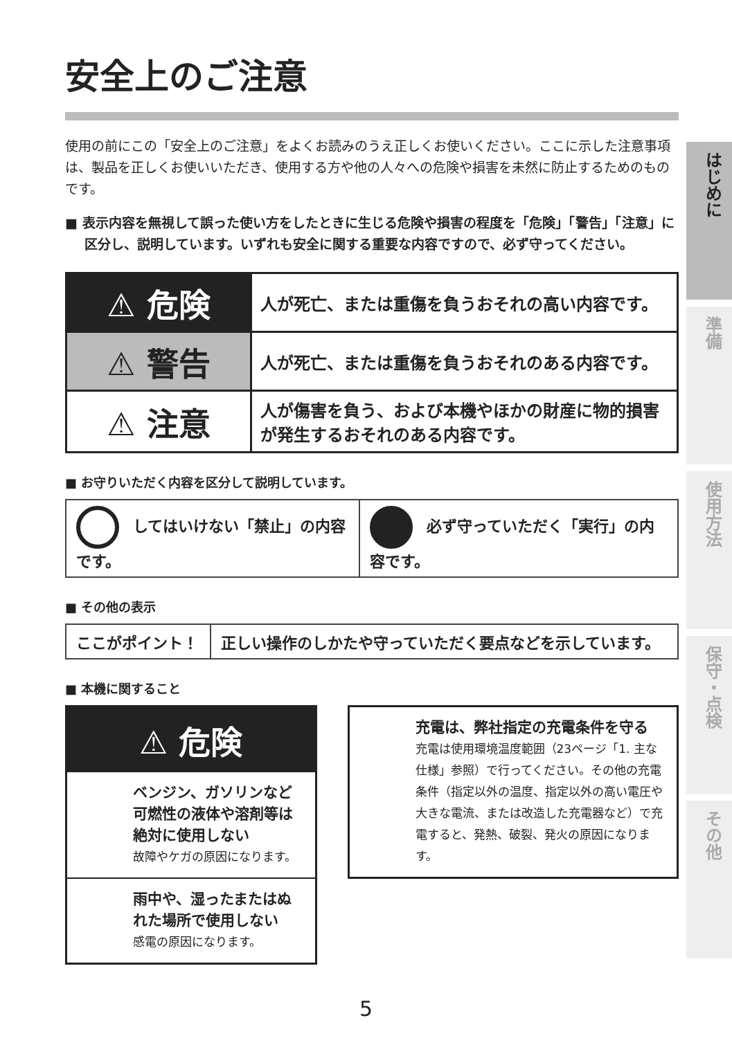安全上のご注意
使用の前にこの「安全上のご注意」をよくお読みのうえ正しくお使いください。ここに示した注意事項は、製品を正しくお使いいただき、使用する方や他の人々への危険や損害を未然に防止するためのものです。
■ 表示内容を無視して誤った使い方をしたときに生じる危険や損害の程度を「危険」「警告」「注意」に区分し、説明しています。いずれも安全に関する重要な内容ですので、必ず守ってください。
| ⚠ 危険 | 人が死亡、または重傷を負うおそれの高い内容です。 |
| ⚠ 警告 | 人が死亡、または重傷を負うおそれのある内容です。 |
| ⚠ 注意 | 人が傷害を負う、および本機やほかの財産に物的損害が発生するおそれのある内容です。 |
■ お守りいただく内容を区分して説明しています。
| してはいけない「禁止」の内容です。 | 必ず守っていただく「実行」の内容です。 |
■ その他の表示
| ここがポイント！ | 正しい操作のしかたや守っていただく要点などを示しています。 |
■ 本機に関すること
⚠ 危険
ベンジン、ガソリンなど可燃性の液体や溶剤等は絶対に使用しない
故障やケガの原因になります。
雨中や、湿ったまたはぬれた場所で使用しない
感電の原因になります。
充電は、弊社指定の充電条件を守る
充電は使用環境温度範囲（23ページ「1. 主な仕様」参照）で行ってください。その他の充電条件（指定以外の温度、指定以外の高い電圧や大きな電流、または改造した充電器など）で充電すると、発熱、破裂、発火の原因になります。
はじめに
準備
使用方法
保守・点検
その他
5